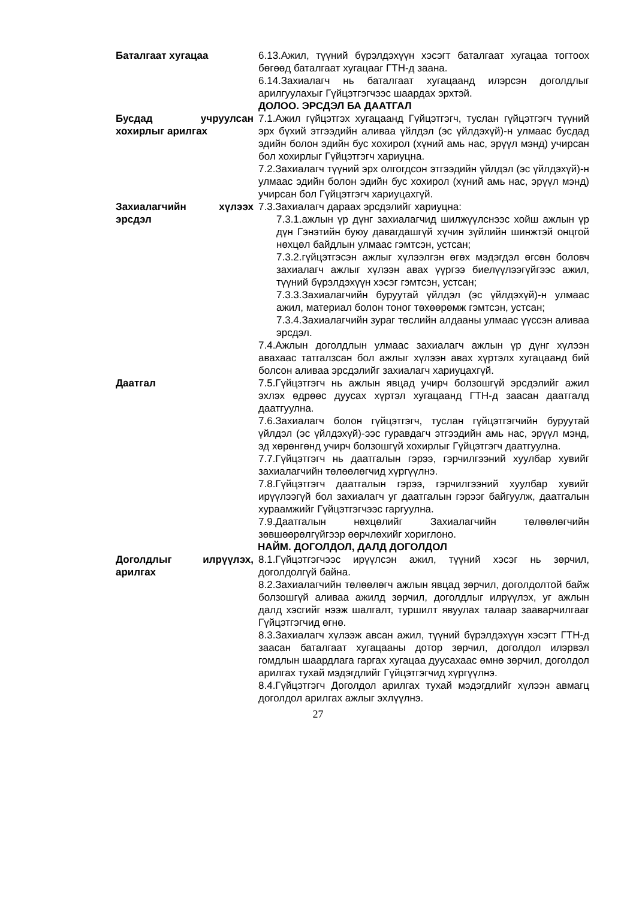Баталгаат хугацаа 6.13.Ажил, түүний бүрэлдэхүүн хэсэгт баталгаат хугацаа тогтоох бөгөөд баталгаат хугацааг ГТН-д заана.
6.14.Захиалагч нь баталгаат хугацаанд илэрсэн доголдлыг арилгуулахыг Гүйцэтгэгчээс шаардах эрхтэй.
ДОЛОО. ЭРСДЭЛ БА ДААТГАЛ
Бусдад учруулсан хохирлыг арилгах
7.1.Ажил гүйцэтгэх хугацаанд Гүйцэтгэгч, туслан гүйцэтгэгч түүний эрх бүхий этгээдийн аливаа үйлдэл (эс үйлдэхүй)-н улмаас бусдад эдийн болон эдийн бус хохирол (хүний амь нас, эрүүл мэнд) учирсан бол хохирлыг Гүйцэтгэгч хариуцна.
7.2.Захиалагч түүний эрх олгогдсон этгээдийн үйлдэл (эс үйлдэхүй)-н улмаас эдийн болон эдийн бус хохирол (хүний амь нас, эрүүл мэнд) учирсан бол Гүйцэтгэгч хариуцахгүй.
Захиалагчийн хүлээх эрсдэл
7.3.Захиалагч дараах эрсдэлийг хариуцна:
7.3.1.ажлын үр дүнг захиалагчид шилжүүлснээс хойш ажлын үр дүн Гэнэтийн буюу давагдашгүй хүчин зүйлийн шинжтэй онцгой нөхцөл байдлын улмаас гэмтсэн, устсан;
7.3.2.гүйцэтгэсэн ажлыг хүлээлгэн өгөх мэдэгдэл өгсөн боловч захиалагч ажлыг хүлээн авах үүргээ биелүүлээгүйгээс ажил, түүний бүрэлдэхүүн хэсэг гэмтсэн, устсан;
7.3.3.Захиалагчийн буруутай үйлдэл (эс үйлдэхүй)-н улмаас ажил, материал болон тоног төхөөрөмж гэмтсэн, устсан;
7.3.4.Захиалагчийн зураг төслийн алдааны улмаас үүссэн аливаа эрсдэл.
7.4.Ажлын доголдлын улмаас захиалагч ажлын үр дүнг хүлээн авахаас татгалзсан бол ажлыг хүлээн авах хүртэлх хугацаанд бий болсон аливаа эрсдэлийг захиалагч хариуцахгүй.
Даатгал 7.5.Гүйцэтгэгч нь ажлын явцад учирч болзошгүй эрсдэлийг ажил эхлэх өдрөөс дуусах хүртэл хугацаанд ГТН-д заасан даатгалд даатгуулна.
7.6.Захиалагч болон гүйцэтгэгч, туслан гүйцэтгэгчийн буруутай үйлдэл (эс үйлдэхүй)-ээс гуравдагч этгээдийн амь нас, эрүүл мэнд, эд хөрөнгөнд учирч болзошгүй хохирлыг Гүйцэтгэгч даатгуулна.
7.7.Гүйцэтгэгч нь даатгалын гэрээ, гэрчилгээний хуулбар хувийг захиалагчийн төлөөлөгчид хүргүүлнэ.
7.8.Гүйцэтгэгч даатгалын гэрээ, гэрчилгээний хуулбар хувийг ирүүлээгүй бол захиалагч уг даатгалын гэрээг байгуулж, даатгалын хураамжийг Гүйцэтгэгчээс гаргуулна.
7.9.Даатгалын нөхцөлийг Захиалагчийн төлөөлөгчийн зөвшөөрөлгүйгээр өөрчлөхийг хориглоно.
НАЙМ. ДОГОЛДОЛ, ДАЛД ДОГОЛДОЛ
Доголдлыг илрүүлэх, арилгах
8.1.Гүйцэтгэгчээс ирүүлсэн ажил, түүний хэсэг нь зөрчил, доголдолгүй байна.
8.2.Захиалагчийн төлөөлөгч ажлын явцад зөрчил, доголдолтой байж болзошгүй аливаа ажилд зөрчил, доголдлыг илрүүлэх, уг ажлын далд хэсгийг нээж шалгалт, туршилт явуулах талаар зааварчилгааг Гүйцэтгэгчид өгнө.
8.3.Захиалагч хүлээж авсан ажил, түүний бүрэлдэхүүн хэсэгт ГТН-д заасан баталгаат хугацааны дотор зөрчил, доголдол илэрвэл гомдлын шаардлага гаргах хугацаа дуусахаас өмнө зөрчил, доголдол арилгах тухай мэдэгдлийг Гүйцэтгэгчид хүргүүлнэ.
8.4.Гүйцэтгэгч Доголдол арилгах тухай мэдэгдлийг хүлээн авмагц доголдол арилгах ажлыг эхлүүлнэ.
27